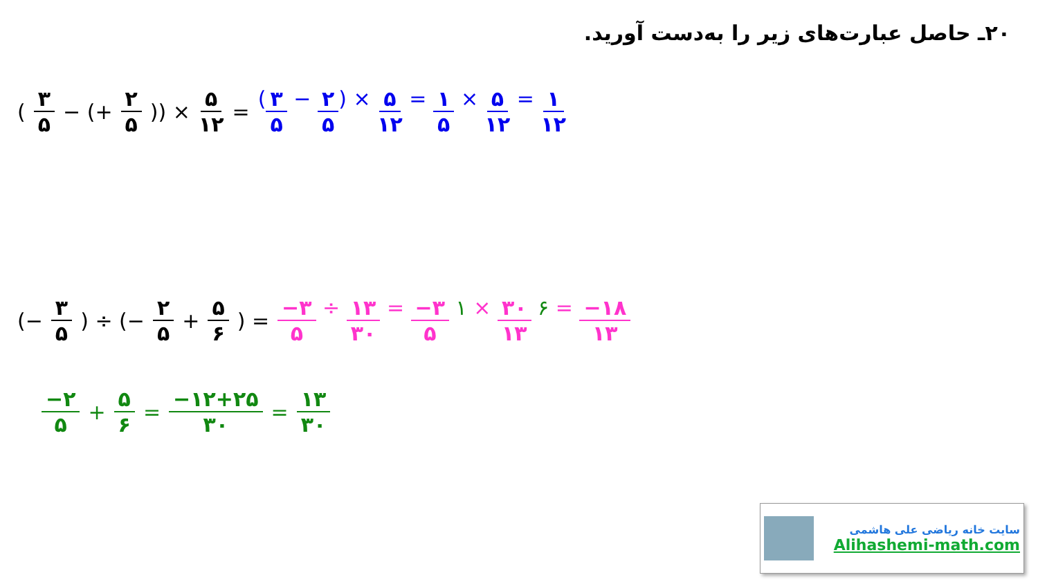۲۰ـ حاصل عبارت‌های زیر را به‌دست آورید.
(۳ ۵ − (+ ۲ ۵)) × ۵ ۱۲ = (۳ ۵ − ۲ ۵) × ۵ ۱۲ = ۱ ۵ × ۵ ۱۲ = ۱ ۱۲
(− ۳ ۵) ÷ (− ۲ ۵ + ۵ ۶) = −۳ ۵ ÷ ۱۳ ۳۰ = −۳ ۵ ۱ × ۳۰ ۱۳ ۶ = −۱۸ ۱۳
−۲ ۵ + ۵ ۶ = −۱۲+۲۵ ۳۰ = ۱۳ ۳۰
سایت خانه ریاضی علی هاشمی
Alihashemi-math.com